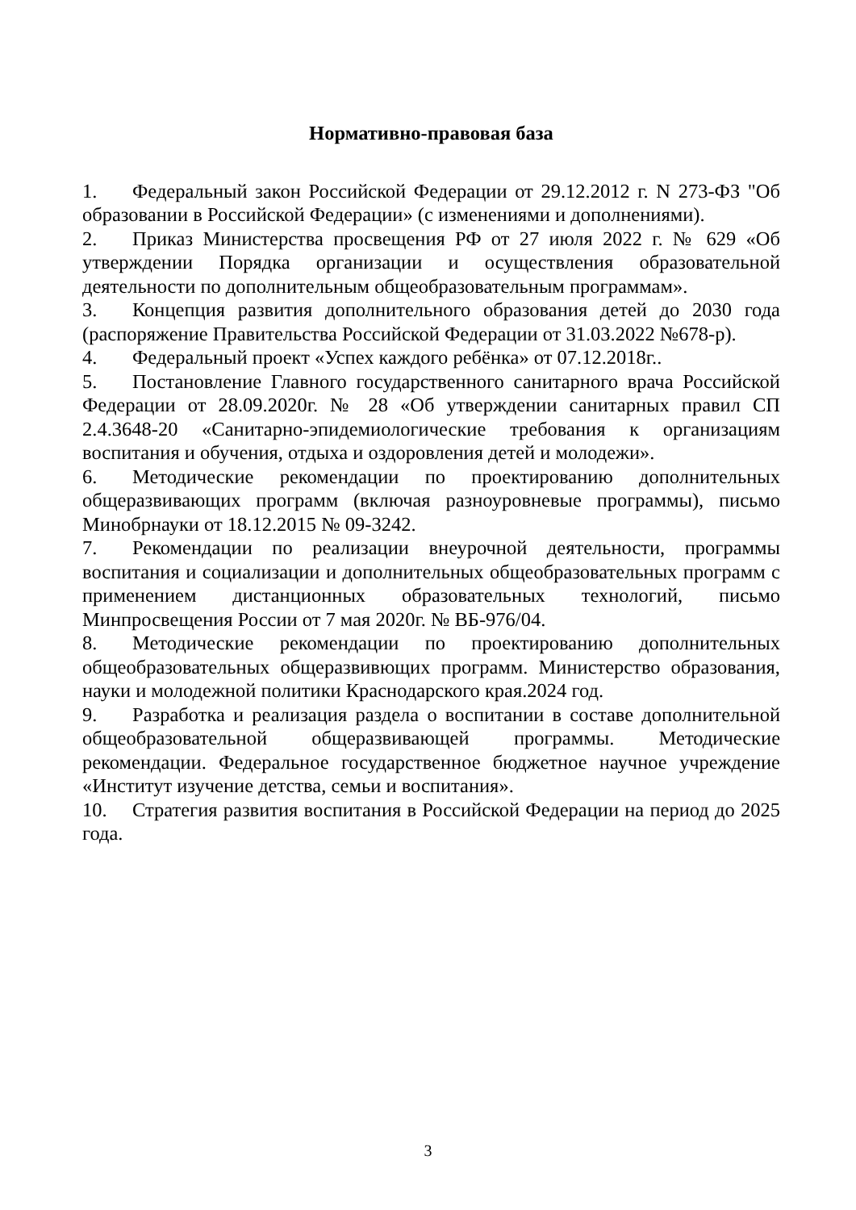Нормативно-правовая база
1. Федеральный закон Российской Федерации от 29.12.2012 г. N 273-ФЗ "Об образовании в Российской Федерации» (с изменениями и дополнениями).
2. Приказ Министерства просвещения РФ от 27 июля 2022 г. № 629 «Об утверждении Порядка организации и осуществления образовательной деятельности по дополнительным общеобразовательным программам».
3. Концепция развития дополнительного образования детей до 2030 года (распоряжение Правительства Российской Федерации от 31.03.2022 №678-р).
4. Федеральный проект «Успех каждого ребёнка» от 07.12.2018г..
5. Постановление Главного государственного санитарного врача Российской Федерации от 28.09.2020г. № 28 «Об утверждении санитарных правил СП 2.4.3648-20 «Санитарно-эпидемиологические требования к организациям воспитания и обучения, отдыха и оздоровления детей и молодежи».
6. Методические рекомендации по проектированию дополнительных общеразвивающих программ (включая разноуровневые программы), письмо Минобрнауки от 18.12.2015 № 09-3242.
7. Рекомендации по реализации внеурочной деятельности, программы воспитания и социализации и дополнительных общеобразовательных программ с применением дистанционных образовательных технологий, письмо Минпросвещения России от 7 мая 2020г. № ВБ-976/04.
8. Методические рекомендации по проектированию дополнительных общеобразовательных общеразвивющих программ. Министерство образования, науки и молодежной политики Краснодарского края.2024 год.
9. Разработка и реализация раздела о воспитании в составе дополнительной общеобразовательной общеразвивающей программы. Методические рекомендации. Федеральное государственное бюджетное научное учреждение «Институт изучение детства, семьи и воспитания».
10. Стратегия развития воспитания в Российской Федерации на период до 2025 года.
3